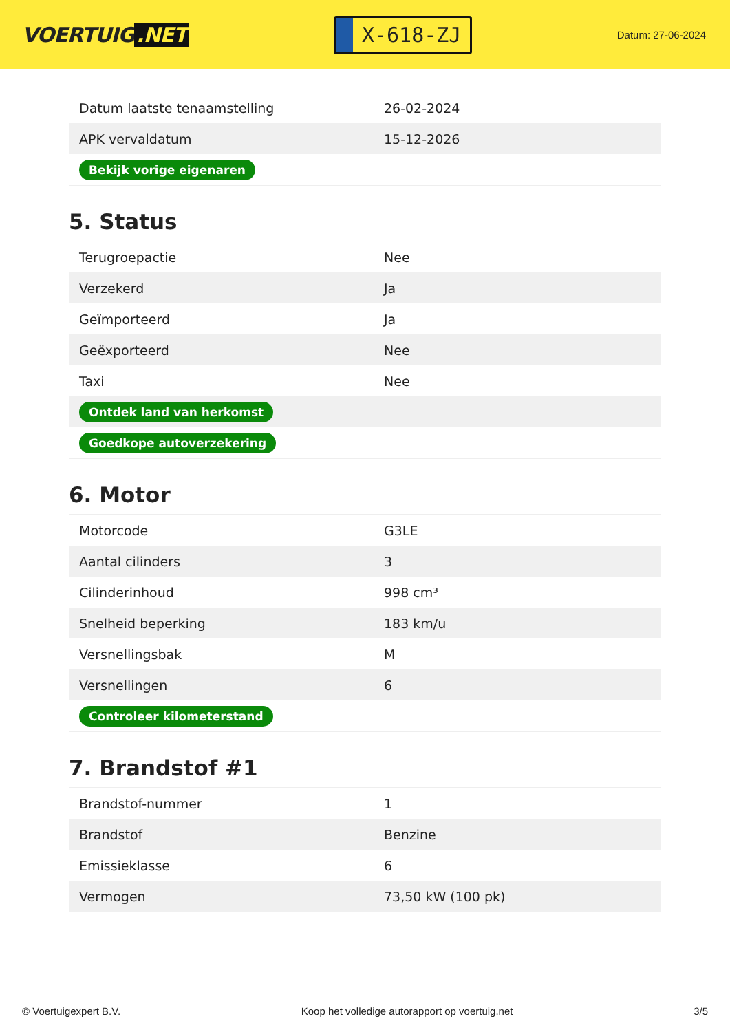VOERTUIG.NET
X-618-ZJ
Datum: 27-06-2024
| Datum laatste tenaamstelling | 26-02-2024 |
| APK vervaldatum | 15-12-2026 |
| Bekijk vorige eigenaren | |
5. Status
| Terugroepactie | Nee |
| Verzekerd | Ja |
| Geïmporteerd | Ja |
| Geëxporteerd | Nee |
| Taxi | Nee |
| Ontdek land van herkomst | |
| Goedkope autoverzekering | |
6. Motor
| Motorcode | G3LE |
| Aantal cilinders | 3 |
| Cilinderinhoud | 998 cm³ |
| Snelheid beperking | 183 km/u |
| Versnellingsbak | M |
| Versnellingen | 6 |
| Controleer kilometerstand | |
7. Brandstof #1
| Brandstof-nummer | 1 |
| Brandstof | Benzine |
| Emissieklasse | 6 |
| Vermogen | 73,50 kW (100 pk) |
© Voertuigexpert B.V. Koop het volledige autorapport op voertuig.net 3/5